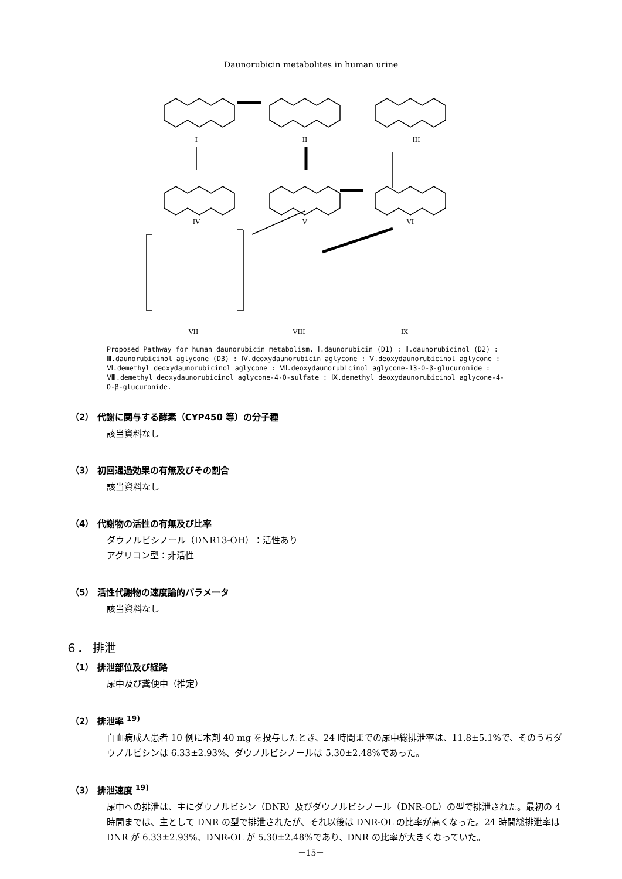Daunorubicin metabolites in human urine
I
II
III
IV
V
VI
VII
VIII
IX
Proposed Pathway for human daunorubicin metabolism. Ⅰ.daunorubicin (D1) : Ⅱ.daunorubicinol (D2) : Ⅲ.daunorubicinol aglycone (D3) : Ⅳ.deoxydaunorubicin aglycone : Ⅴ.deoxydaunorubicinol aglycone : Ⅵ.demethyl deoxydaunorubicinol aglycone : Ⅶ.deoxydaunorubicinol aglycone-13-O-β-glucuronide : Ⅷ.demethyl deoxydaunorubicinol aglycone-4-O-sulfate : Ⅸ.demethyl deoxydaunorubicinol aglycone-4-O-β-glucuronide.
（2） 代謝に関与する酵素（CYP450 等）の分子種
該当資料なし
（3） 初回通過効果の有無及びその割合
該当資料なし
（4） 代謝物の活性の有無及び比率
ダウノルビシノール（DNR13-OH）：活性あり
アグリコン型：非活性
（5） 活性代謝物の速度論的パラメータ
該当資料なし
６． 排泄
（1） 排泄部位及び経路
尿中及び糞便中（推定）
（2） 排泄率 <sup>19)</sup>
白血病成人患者 10 例に本剤 40 mg を投与したとき、24 時間までの尿中総排泄率は、11.8±5.1%で、そのうちダウノルビシンは 6.33±2.93%、ダウノルビシノールは 5.30±2.48%であった。
（3） 排泄速度 <sup>19)</sup>
尿中への排泄は、主にダウノルビシン（DNR）及びダウノルビシノール（DNR-OL）の型で排泄された。最初の 4 時間までは、主として DNR の型で排泄されたが、それ以後は DNR-OL の比率が高くなった。24 時間総排泄率は DNR が 6.33±2.93%、DNR-OL が 5.30±2.48%であり、DNR の比率が大きくなっていた。
－15－